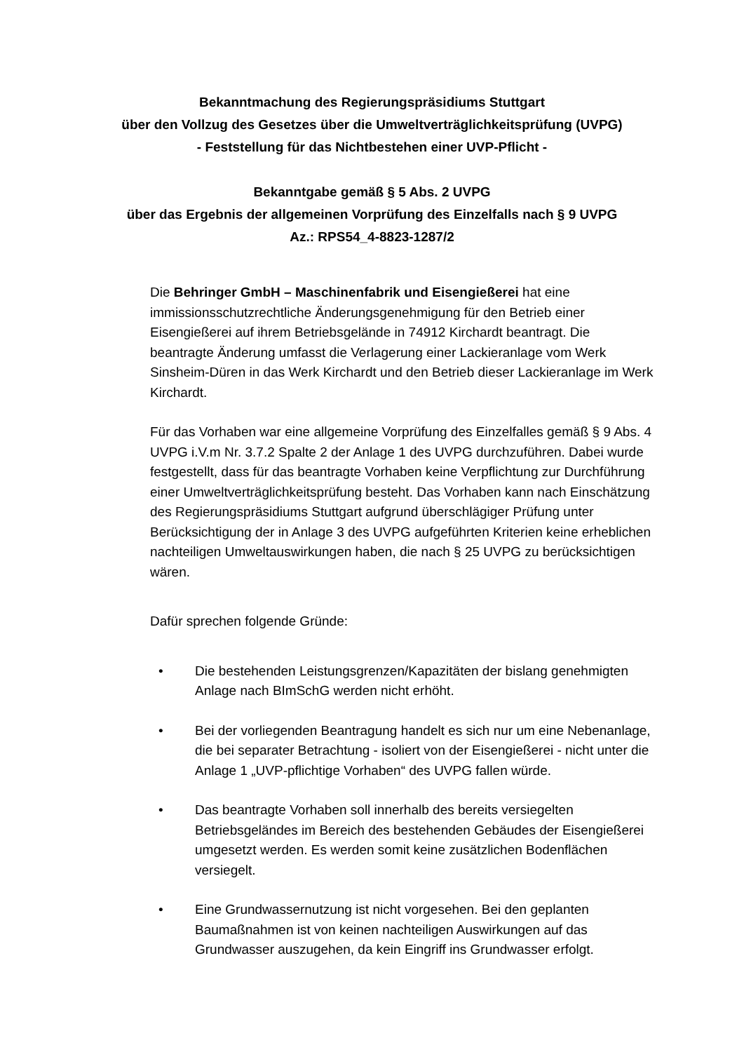Bekanntmachung des Regierungspräsidiums Stuttgart
über den Vollzug des Gesetzes über die Umweltverträglichkeitsprüfung (UVPG)
- Feststellung für das Nichtbestehen einer UVP-Pflicht -
Bekanntgabe gemäß § 5 Abs. 2 UVPG
über das Ergebnis der allgemeinen Vorprüfung des Einzelfalls nach § 9 UVPG
Az.: RPS54_4-8823-1287/2
Die Behringer GmbH – Maschinenfabrik und Eisengießerei hat eine immissionsschutzrechtliche Änderungsgenehmigung für den Betrieb einer Eisengießerei auf ihrem Betriebsgelände in 74912 Kirchardt beantragt. Die beantragte Änderung umfasst die Verlagerung einer Lackieranlage vom Werk Sinsheim-Düren in das Werk Kirchardt und den Betrieb dieser Lackieranlage im Werk Kirchardt.
Für das Vorhaben war eine allgemeine Vorprüfung des Einzelfalles gemäß § 9 Abs. 4 UVPG i.V.m Nr. 3.7.2 Spalte 2 der Anlage 1 des UVPG durchzuführen. Dabei wurde festgestellt, dass für das beantragte Vorhaben keine Verpflichtung zur Durchführung einer Umweltverträglichkeitsprüfung besteht. Das Vorhaben kann nach Einschätzung des Regierungspräsidiums Stuttgart aufgrund überschlägiger Prüfung unter Berücksichtigung der in Anlage 3 des UVPG aufgeführten Kriterien keine erheblichen nachteiligen Umweltauswirkungen haben, die nach § 25 UVPG zu berücksichtigen wären.
Dafür sprechen folgende Gründe:
• Die bestehenden Leistungsgrenzen/Kapazitäten der bislang genehmigten Anlage nach BImSchG werden nicht erhöht.
• Bei der vorliegenden Beantragung handelt es sich nur um eine Nebenanlage, die bei separater Betrachtung - isoliert von der Eisengießerei - nicht unter die Anlage 1 „UVP-pflichtige Vorhaben“ des UVPG fallen würde.
• Das beantragte Vorhaben soll innerhalb des bereits versiegelten Betriebsgeländes im Bereich des bestehenden Gebäudes der Eisengießerei umgesetzt werden. Es werden somit keine zusätzlichen Bodenflächen versiegelt.
• Eine Grundwassernutzung ist nicht vorgesehen. Bei den geplanten Baumaßnahmen ist von keinen nachteiligen Auswirkungen auf das Grundwasser auszugehen, da kein Eingriff ins Grundwasser erfolgt.